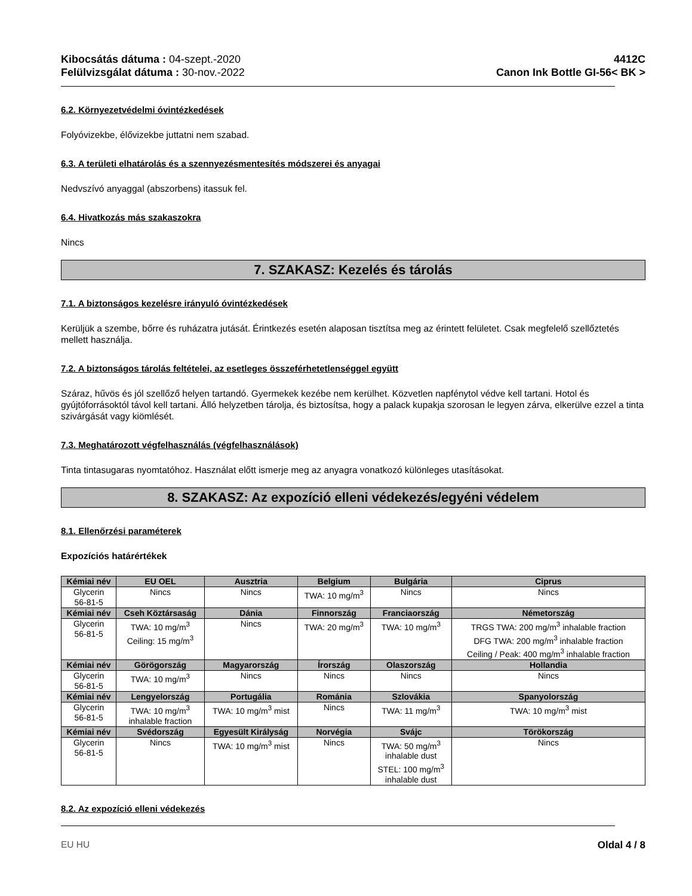Kibocsátás dátuma : 04-szept.-2020
Felülvizsgálat dátuma : 30-nov.-2022
4412C
Canon Ink Bottle GI-56< BK >
6.2. Környezetvédelmi óvintézkedések
Folyóvizekbe, élővizekbe juttatni nem szabad.
6.3. A területi elhatárolás és a szennyezésmentesítés módszerei és anyagai
Nedvszívó anyaggal (abszorbens) itassuk fel.
6.4. Hivatkozás más szakaszokra
Nincs
7. SZAKASZ: Kezelés és tárolás
7.1. A biztonságos kezelésre irányuló óvintézkedések
Kerüljük a szembe, bőrre és ruházatra jutását. Érintkezés esetén alaposan tisztítsa meg az érintett felületet. Csak megfelelő szellőztetés mellett használja.
7.2. A biztonságos tárolás feltételei, az esetleges összeférhetetlenséggel együtt
Száraz, hűvös és jól szellőző helyen tartandó. Gyermekek kezébe nem kerülhet. Közvetlen napfénytol védve kell tartani. Hotol és gyújtóforrásoktól távol kell tartani. Álló helyzetben tárolja, és biztosítsa, hogy a palack kupakja szorosan le legyen zárva, elkerülve ezzel a tinta szivárgását vagy kiömlését.
7.3. Meghatározott végfelhasználás (végfelhasználások)
Tinta tintasugaras nyomtatóhoz. Használat előtt ismerje meg az anyagra vonatkozó különleges utasításokat.
8. SZAKASZ: Az expozíció elleni védekezés/egyéni védelem
8.1. Ellenőrzési paraméterek
Expozíciós határértékek
| Kémiai név | EU OEL | Ausztria | Belgium | Bulgária | Ciprus |
| --- | --- | --- | --- | --- | --- |
| Glycerin 56-81-5 | Nincs | Nincs | TWA: 10 mg/m<sup>3</sup> | Nincs | Nincs |
| Kémiai név | Cseh Köztársaság | Dánia | Finnország | Franciaország | Németország |
| Glycerin 56-81-5 | TWA: 10 mg/m<sup>3</sup> Ceiling: 15 mg/m<sup>3</sup> | Nincs | TWA: 20 mg/m<sup>3</sup> | TWA: 10 mg/m<sup>3</sup> | TRGS TWA: 200 mg/m<sup>3</sup> inhalable fraction DFG TWA: 200 mg/m<sup>3</sup> inhalable fraction Ceiling / Peak: 400 mg/m<sup>3</sup> inhalable fraction |
| Kémiai név | Görögország | Magyarország | Írország | Olaszország | Hollandia |
| Glycerin 56-81-5 | TWA: 10 mg/m<sup>3</sup> | Nincs | Nincs | Nincs | Nincs |
| Kémiai név | Lengyelország | Portugália | Románia | Szlovákia | Spanyolország |
| Glycerin 56-81-5 | TWA: 10 mg/m<sup>3</sup> inhalable fraction | TWA: 10 mg/m<sup>3</sup> mist | Nincs | TWA: 11 mg/m<sup>3</sup> | TWA: 10 mg/m<sup>3</sup> mist |
| Kémiai név | Svédország | Egyesült Királyság | Norvégia | Svájc | Törökország |
| Glycerin 56-81-5 | Nincs | TWA: 10 mg/m<sup>3</sup> mist | Nincs | TWA: 50 mg/m<sup>3</sup> inhalable dust STEL: 100 mg/m<sup>3</sup> inhalable dust | Nincs |
8.2. Az expozíció elleni védekezés
EU HU Oldal 4 / 8